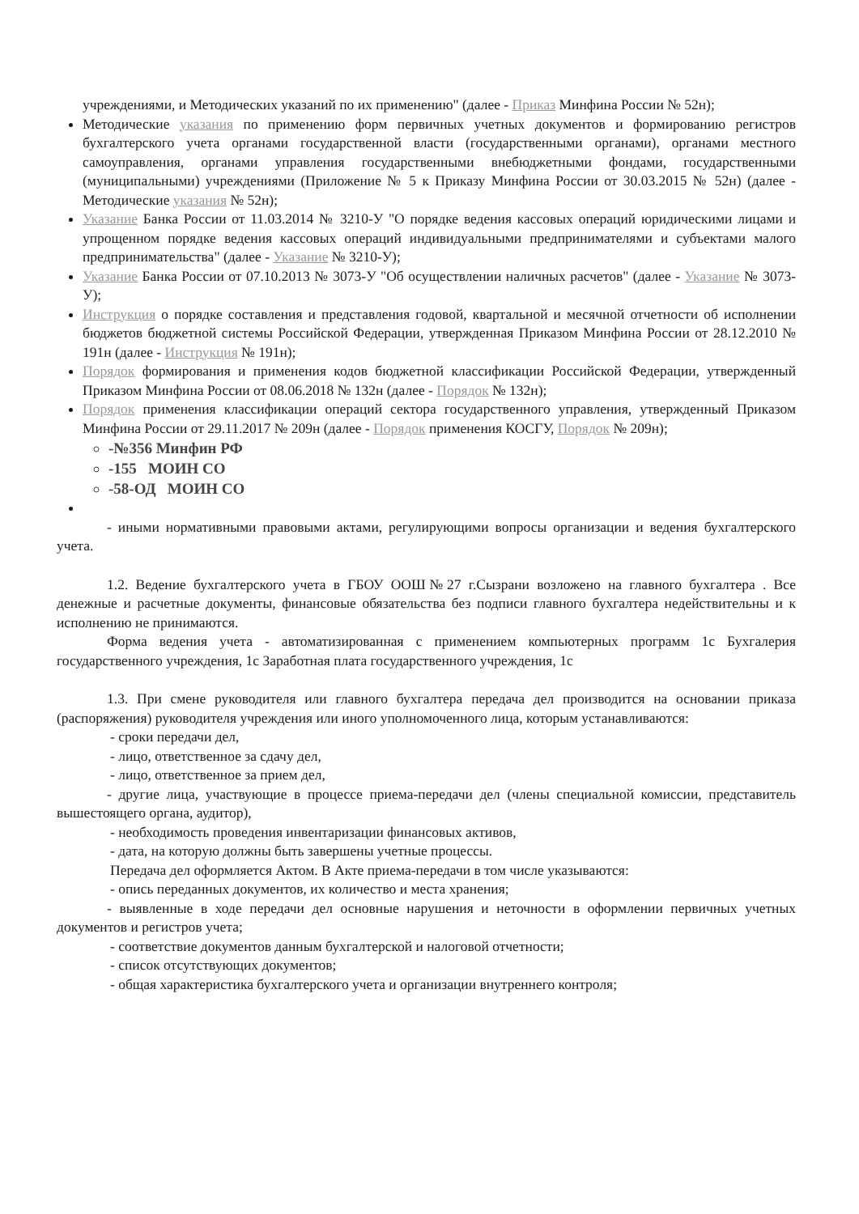учреждениями, и Методических указаний по их применению" (далее - Приказ Минфина России № 52н);
Методические указания по применению форм первичных учетных документов и формированию регистров бухгалтерского учета органами государственной власти (государственными органами), органами местного самоуправления, органами управления государственными внебюджетными фондами, государственными (муниципальными) учреждениями (Приложение № 5 к Приказу Минфина России от 30.03.2015 № 52н) (далее - Методические указания № 52н);
Указание Банка России от 11.03.2014 № 3210-У "О порядке ведения кассовых операций юридическими лицами и упрощенном порядке ведения кассовых операций индивидуальными предпринимателями и субъектами малого предпринимательства" (далее - Указание № 3210-У);
Указание Банка России от 07.10.2013 № 3073-У "Об осуществлении наличных расчетов" (далее - Указание № 3073-У);
Инструкция о порядке составления и представления годовой, квартальной и месячной отчетности об исполнении бюджетов бюджетной системы Российской Федерации, утвержденная Приказом Минфина России от 28.12.2010 № 191н (далее - Инструкция № 191н);
Порядок формирования и применения кодов бюджетной классификации Российской Федерации, утвержденный Приказом Минфина России от 08.06.2018 № 132н (далее - Порядок № 132н);
Порядок применения классификации операций сектора государственного управления, утвержденный Приказом Минфина России от 29.11.2017 № 209н (далее - Порядок применения КОСГУ, Порядок № 209н);
-№356 Минфин РФ
-155 МОИН СО
-58-ОД МОИН СО
- иными нормативными правовыми актами, регулирующими вопросы организации и ведения бухгалтерского учета.
1.2. Ведение бухгалтерского учета в ГБОУ ООШ№27 г.Сызрани возложено на главного бухгалтера . Все денежные и расчетные документы, финансовые обязательства без подписи главного бухгалтера недействительны и к исполнению не принимаются.
Форма ведения учета - автоматизированная с применением компьютерных программ 1с Бухгалерия государственного учреждения, 1с Заработная плата государственного учреждения, 1с
1.3. При смене руководителя или главного бухгалтера передача дел производится на основании приказа (распоряжения) руководителя учреждения или иного уполномоченного лица, которым устанавливаются:
- сроки передачи дел,
- лицо, ответственное за сдачу дел,
- лицо, ответственное за прием дел,
- другие лица, участвующие в процессе приема-передачи дел (члены специальной комиссии, представитель вышестоящего органа, аудитор),
- необходимость проведения инвентаризации финансовых активов,
- дата, на которую должны быть завершены учетные процессы.
Передача дел оформляется Актом. В Акте приема-передачи в том числе указываются:
- опись переданных документов, их количество и места хранения;
- выявленные в ходе передачи дел основные нарушения и неточности в оформлении первичных учетных документов и регистров учета;
- соответствие документов данным бухгалтерской и налоговой отчетности;
- список отсутствующих документов;
- общая характеристика бухгалтерского учета и организации внутреннего контроля;